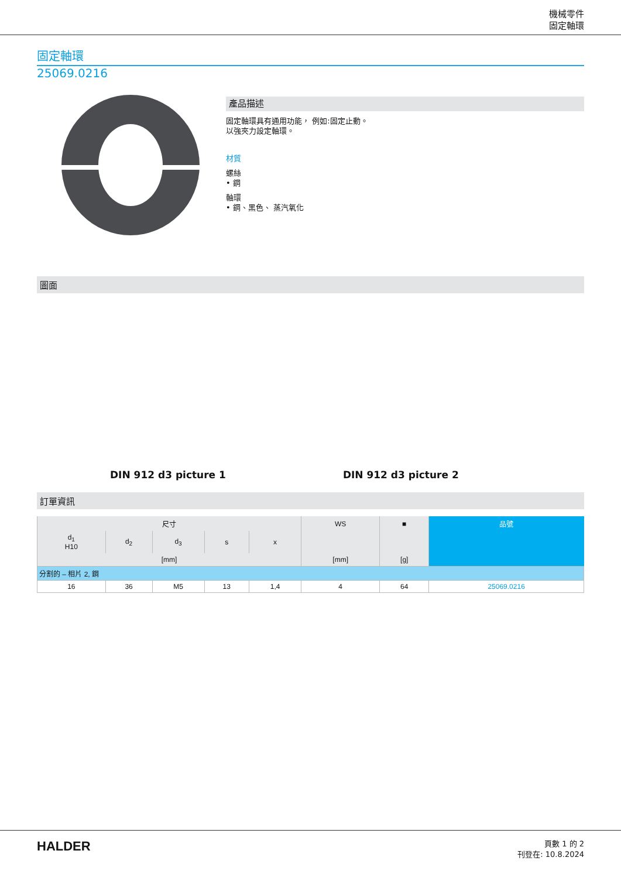機械零件
固定軸環
固定軸環
25069.0216
產品描述
固定軸環具有通用功能， 例如:固定止動。
以強夾力設定軸環。
材質
螺絲
• 鋼
軸環
• 鋼、黑色、 蒸汽氧化
圖面
DIN 912 d3 picture 1 DIN 912 d3 picture 2
訂單資訊
| 尺寸 | | | | | WS | ■ | 品號 |
| --- | --- | --- | --- | --- | --- | --- | --- |
| d<sub>1</sub> H10 | d<sub>2</sub> | d<sub>3</sub> | s | x | | | |
| [mm] | | | | | [mm] | [g] | |
| 分割的 – 相片 2, 鋼 | | | | | | | |
| 16 | 36 | M5 | 13 | 1,4 | 4 | 64 | 25069.0216 |
HALDER 頁數 1 的 2
刊登在: 10.8.2024